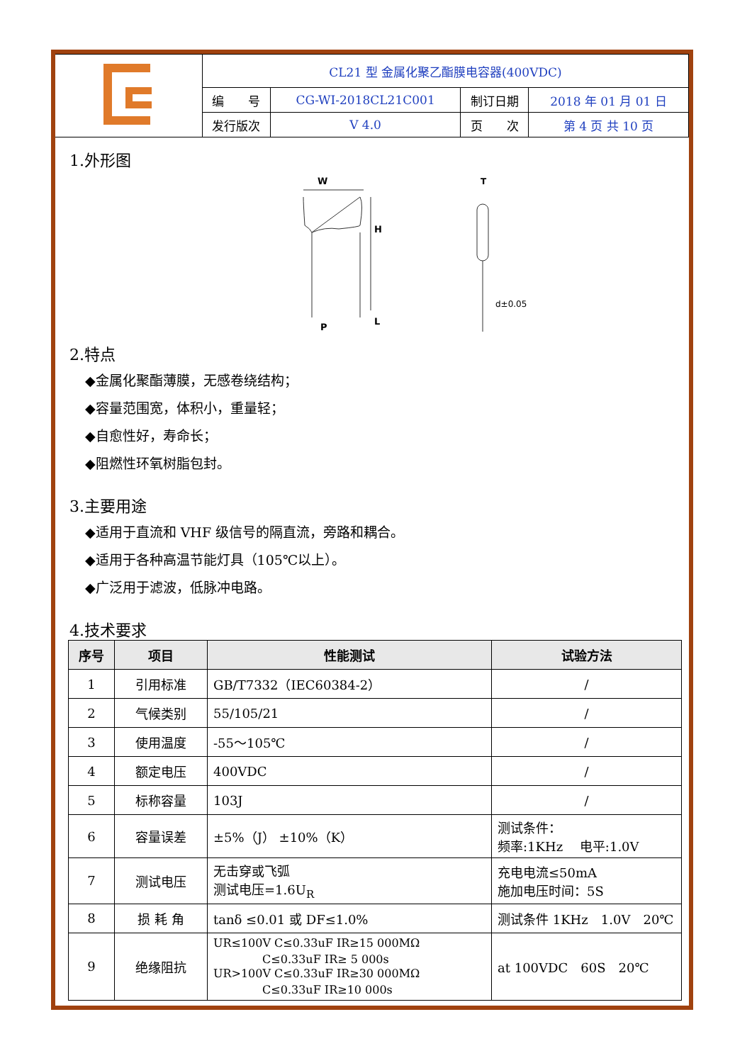| | CL21 型 金属化聚乙酯膜电容器(400VDC) | | | |
| | 编 号 | CG-WI-2018CL21C001 | 制订日期 | 2018 年 01 月 01 日 |
| | 发行版次 | V 4.0 | 页 次 | 第 4 页 共 10 页 |
1.外形图
W
H
L
P
T
d±0.05
2.特点
◆金属化聚酯薄膜，无感卷绕结构；
◆容量范围宽，体积小，重量轻；
◆自愈性好，寿命长；
◆阻燃性环氧树脂包封。
3.主要用途
◆适用于直流和 VHF 级信号的隔直流，旁路和耦合。
◆适用于各种高温节能灯具（105℃以上）。
◆广泛用于滤波，低脉冲电路。
4.技术要求
| 序号 | 项目 | 性能测试 | 试验方法 |
| --- | --- | --- | --- |
| 1 | 引用标准 | GB/T7332（IEC60384-2） | / |
| 2 | 气候类别 | 55/105/21 | / |
| 3 | 使用温度 | -55～105℃ | / |
| 4 | 额定电压 | 400VDC | / |
| 5 | 标称容量 | 103J | / |
| 6 | 容量误差 | ±5%（J） ±10%（K） | 测试条件： 频率:1KHz 电平:1.0V |
| 7 | 测试电压 | 无击穿或飞弧 测试电压=1.6U<sub>R</sub> | 充电电流≤50mA 施加电压时间：5S |
| 8 | 损 耗 角 | tanδ ≤0.01 或 DF≤1.0% | 测试条件 1KHz 1.0V 20℃ |
| 9 | 绝缘阻抗 | UR≤100V C≤0.33uF IR≥15 000MΩ C≤0.33uF IR≥ 5 000s UR>100V C≤0.33uF IR≥30 000MΩ C≤0.33uF IR≥10 000s | at 100VDC 60S 20℃ |